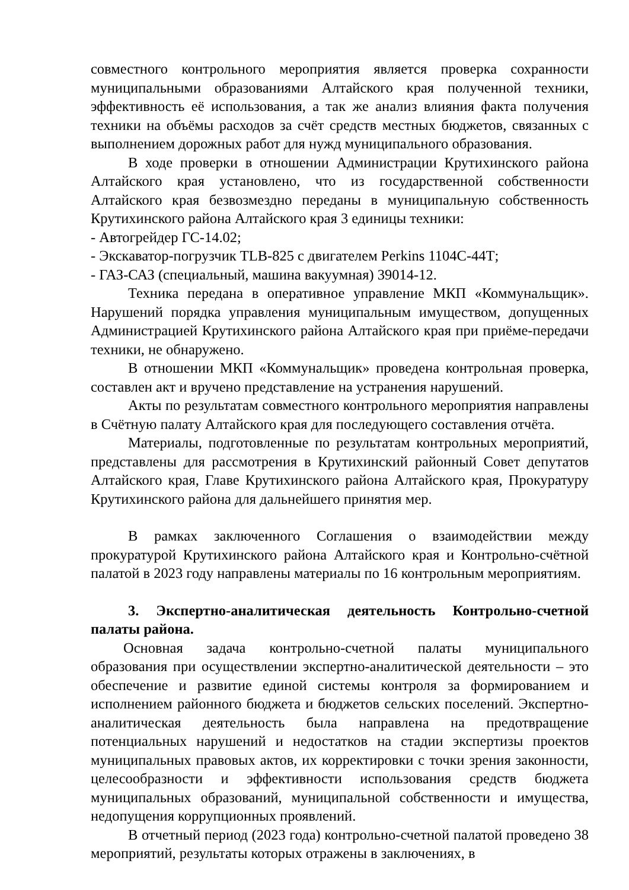совместного контрольного мероприятия является проверка сохранности муниципальными образованиями Алтайского края полученной техники, эффективность её использования, а так же анализ влияния факта получения техники на объёмы расходов за счёт средств местных бюджетов, связанных с выполнением дорожных работ для нужд муниципального образования.
В ходе проверки в отношении Администрации Крутихинского района Алтайского края установлено, что из государственной собственности Алтайского края безвозмездно переданы в муниципальную собственность Крутихинского района Алтайского края 3 единицы техники:
- Автогрейдер ГС-14.02;
- Экскаватор-погрузчик TLB-825 с двигателем Perkins 1104С-44Т;
- ГАЗ-САЗ (специальный, машина вакуумная) 39014-12.
Техника передана в оперативное управление МКП «Коммунальщик». Нарушений порядка управления муниципальным имуществом, допущенных Администрацией Крутихинского района Алтайского края при приёме-передачи техники, не обнаружено.
В отношении МКП «Коммунальщик» проведена контрольная проверка, составлен акт и вручено представление на устранения нарушений.
Акты по результатам совместного контрольного мероприятия направлены в Счётную палату Алтайского края для последующего составления отчёта.
Материалы, подготовленные по результатам контрольных мероприятий, представлены для рассмотрения в Крутихинский районный Совет депутатов Алтайского края, Главе Крутихинского района Алтайского края, Прокуратуру Крутихинского района для дальнейшего принятия мер.
В рамках заключенного Соглашения о взаимодействии между прокуратурой Крутихинского района Алтайского края и Контрольно-счётной палатой в 2023 году направлены материалы по 16 контрольным мероприятиям.
3. Экспертно-аналитическая деятельность Контрольно-счетной палаты района.
Основная задача контрольно-счетной палаты муниципального образования при осуществлении экспертно-аналитической деятельности – это обеспечение и развитие единой системы контроля за формированием и исполнением районного бюджета и бюджетов сельских поселений. Экспертно-аналитическая деятельность была направлена на предотвращение потенциальных нарушений и недостатков на стадии экспертизы проектов муниципальных правовых актов, их корректировки с точки зрения законности, целесообразности и эффективности использования средств бюджета муниципальных образований, муниципальной собственности и имущества, недопущения коррупционных проявлений.
В отчетный период (2023 года) контрольно-счетной палатой проведено 38 мероприятий, результаты которых отражены в заключениях, в